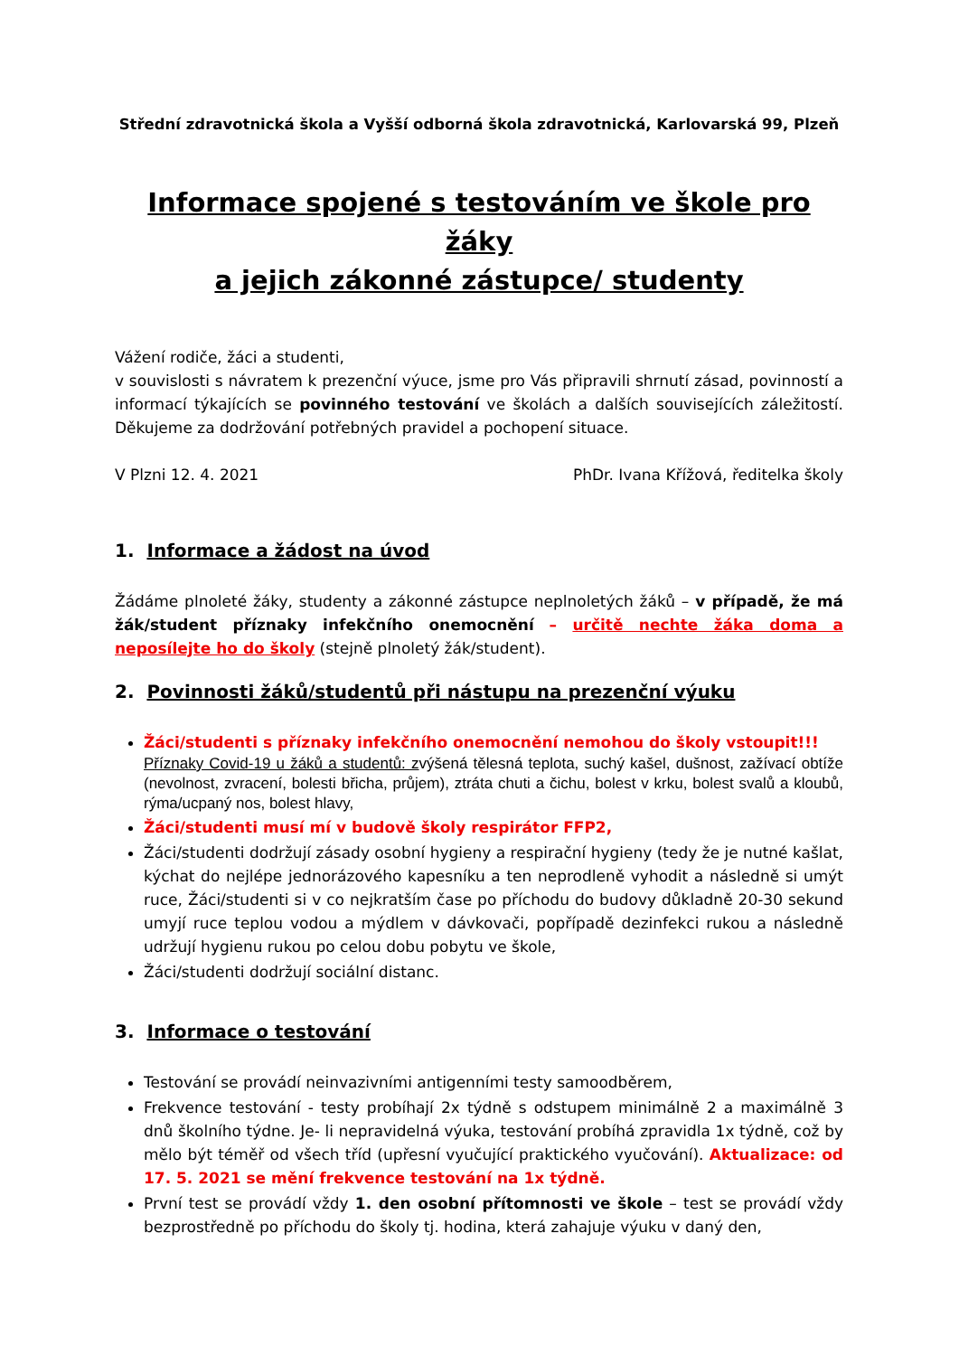Střední zdravotnická škola a Vyšší odborná škola zdravotnická, Karlovarská 99, Plzeň
Informace spojené s testováním ve škole pro žáky
a jejich zákonné zástupce/ studenty
Vážení rodiče, žáci a studenti,
v souvislosti s návratem k prezenční výuce, jsme pro Vás připravili shrnutí zásad, povinností a informací týkajících se povinného testování ve školách a dalších souvisejících záležitostí. Děkujeme za dodržování potřebných pravidel a pochopení situace.
V Plzni 12. 4. 2021 PhDr. Ivana Křížová, ředitelka školy
1. Informace a žádost na úvod
Žádáme plnoleté žáky, studenty a zákonné zástupce neplnoletých žáků – v případě, že má žák/student příznaky infekčního onemocnění – určitě nechte žáka doma a neposílejte ho do školy (stejně plnoletý žák/student).
2. Povinnosti žáků/studentů při nástupu na prezenční výuku
Žáci/studenti s příznaky infekčního onemocnění nemohou do školy vstoupit!!!
Příznaky Covid-19 u žáků a studentů: zvýšená tělesná teplota, suchý kašel, dušnost, zažívací obtíže (nevolnost, zvracení, bolesti břicha, průjem), ztráta chuti a čichu, bolest v krku, bolest svalů a kloubů, rýma/ucpaný nos, bolest hlavy,
Žáci/studenti musí mí v budově školy respirátor FFP2,
Žáci/studenti dodržují zásady osobní hygieny a respirační hygieny (tedy že je nutné kašlat, kýchat do nejlépe jednorázového kapesníku a ten neprodleně vyhodit a následně si umýt ruce, Žáci/studenti si v co nejkratším čase po příchodu do budovy důkladně 20-30 sekund umyjí ruce teplou vodou a mýdlem v dávkovači, popřípadě dezinfekci rukou a následně udržují hygienu rukou po celou dobu pobytu ve škole,
Žáci/studenti dodržují sociální distanc.
3. Informace o testování
Testování se provádí neinvazivními antigenními testy samoodběrem,
Frekvence testování - testy probíhají 2x týdně s odstupem minimálně 2 a maximálně 3 dnů školního týdne. Je- li nepravidelná výuka, testování probíhá zpravidla 1x týdně, což by mělo být téměř od všech tříd (upřesní vyučující praktického vyučování). Aktualizace: od 17. 5. 2021 se mění frekvence testování na 1x týdně.
První test se provádí vždy 1. den osobní přítomnosti ve škole – test se provádí vždy bezprostředně po příchodu do školy tj. hodina, která zahajuje výuku v daný den,